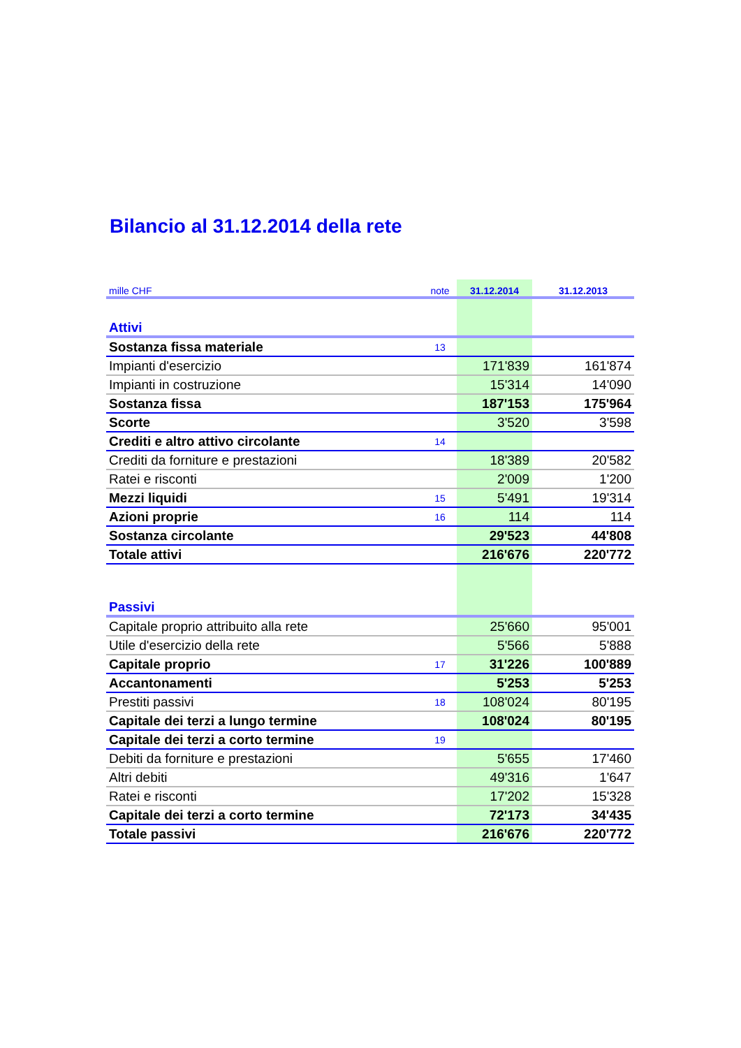Bilancio al 31.12.2014 della rete
| mille CHF | note | 31.12.2014 | 31.12.2013 |
| --- | --- | --- | --- |
| Attivi | | | |
| Sostanza fissa materiale | 13 | | |
| Impianti d'esercizio | | 171'839 | 161'874 |
| Impianti in costruzione | | 15'314 | 14'090 |
| Sostanza fissa | | 187'153 | 175'964 |
| Scorte | | 3'520 | 3'598 |
| Crediti e altro attivo circolante | 14 | | |
| Crediti da forniture e prestazioni | | 18'389 | 20'582 |
| Ratei e risconti | | 2'009 | 1'200 |
| Mezzi liquidi | 15 | 5'491 | 19'314 |
| Azioni proprie | 16 | 114 | 114 |
| Sostanza circolante | | 29'523 | 44'808 |
| Totale attivi | | 216'676 | 220'772 |
| Passivi | | | |
| Capitale proprio attribuito alla rete | | 25'660 | 95'001 |
| Utile d'esercizio della rete | | 5'566 | 5'888 |
| Capitale proprio | 17 | 31'226 | 100'889 |
| Accantonamenti | | 5'253 | 5'253 |
| Prestiti passivi | 18 | 108'024 | 80'195 |
| Capitale dei terzi a lungo termine | | 108'024 | 80'195 |
| Capitale dei terzi a corto termine | 19 | | |
| Debiti da forniture e prestazioni | | 5'655 | 17'460 |
| Altri debiti | | 49'316 | 1'647 |
| Ratei e risconti | | 17'202 | 15'328 |
| Capitale dei terzi a corto termine | | 72'173 | 34'435 |
| Totale passivi | | 216'676 | 220'772 |